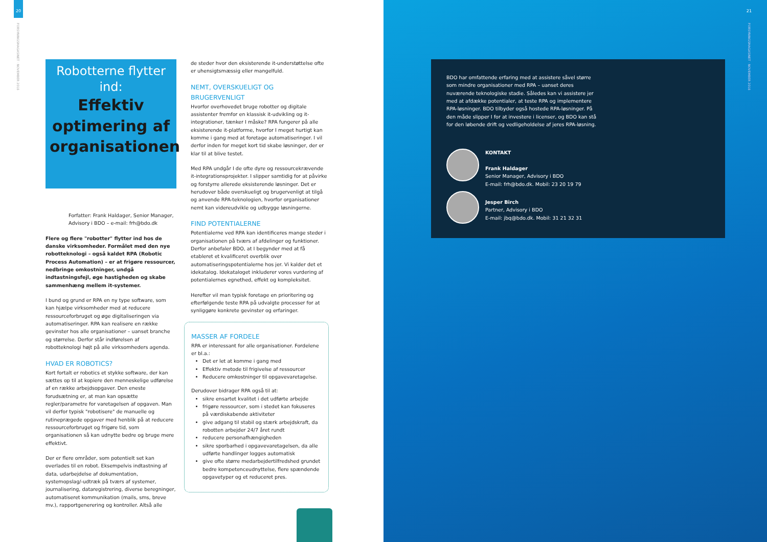20
FORSYNINGSMAGASINET · NOVEMBER 2018
Robotterne flytter ind:
Effektiv optimering af organisationen
Forfatter: Frank Haldager, Senior Manager, Advisory i BDO – e-mail: frh@bdo.dk
Flere og flere "robotter" flytter ind hos de danske virksomheder. Formålet med den nye robotteknologi – også kaldet RPA (Robotic Process Automation) – er at frigøre ressourcer, nedbringe omkostninger, undgå indtastningsfejl, øge hastigheden og skabe sammenhæng mellem it-systemer.
I bund og grund er RPA en ny type software, som kan hjælpe virksomheder med at reducere ressourceforbruget og øge digitaliseringen via automatiseringer. RPA kan realisere en række gevinster hos alle organisationer – uanset branche og størrelse. Derfor står indførelsen af robotteknologi højt på alle virksomheders agenda.
HVAD ER ROBOTICS?
Kort fortalt er robotics et stykke software, der kan sættes op til at kopiere den menneskelige udførelse af en række arbejdsopgaver. Den eneste forudsætning er, at man kan opsætte regler/parametre for varetagelsen af opgaven. Man vil derfor typisk "robotisere" de manuelle og rutineprægede opgaver med henblik på at reducere ressourceforbruget og frigøre tid, som organisationen så kan udnytte bedre og bruge mere effektivt.
Der er flere områder, som potentielt set kan overlades til en robot. Eksempelvis indtastning af data, udarbejdelse af dokumentation, systemopslag/-udtræk på tværs af systemer, journalisering, dataregistrering, diverse beregninger, automatiseret kommunikation (mails, sms, breve mv.), rapportgenerering og kontroller. Altså alle
de steder hvor den eksisterende it-understøttelse ofte er uhensigtsmæssig eller mangelfuld.
NEMT, OVERSKUELIGT OG BRUGERVENLIGT
Hvorfor overhovedet bruge robotter og digitale assistenter fremfor en klassisk it-udvikling og it-integrationer, tænker I måske? RPA fungerer på alle eksisterende it-platforme, hvorfor I meget hurtigt kan komme i gang med at foretage automatiseringer. I vil derfor inden for meget kort tid skabe løsninger, der er klar til at blive testet.
Med RPA undgår I de ofte dyre og ressourcekrævende it-integrationsprojekter. I slipper samtidig for at påvirke og forstyrre allerede eksisterende løsninger. Det er herudover både overskueligt og brugervenligt at tilgå og anvende RPA-teknologien, hvorfor organisationer nemt kan videreudvikle og udbygge løsningerne.
FIND POTENTIALERNE
Potentialerne ved RPA kan identificeres mange steder i organisationen på tværs af afdelinger og funktioner. Derfor anbefaler BDO, at I begynder med at få etableret et kvalificeret overblik over automatiseringspotentialerne hos jer. Vi kalder det et idekatalog. Idekataloget inkluderer vores vurdering af potentialernes egnethed, effekt og kompleksitet.
Herefter vil man typisk foretage en prioritering og efterfølgende teste RPA på udvalgte processer for at synliggøre konkrete gevinster og erfaringer.
MASSER AF FORDELE
RPA er interessant for alle organisationer. Fordelene er bl.a.:
Det er let at komme i gang med
Effektiv metode til frigivelse af ressourcer
Reducere omkostninger til opgavevaretagelse.
Derudover bidrager RPA også til at:
sikre ensartet kvalitet i det udførte arbejde
frigøre ressourcer, som i stedet kan fokuseres på værdiskabende aktiviteter
give adgang til stabil og stærk arbejdskraft, da robotten arbejder 24/7 året rundt
reducere personafhængigheden
sikre sporbarhed i opgavevaretagelsen, da alle udførte handlinger logges automatisk
give ofte større medarbejdertilfredshed grundet bedre kompetenceudnyttelse, flere spændende opgavetyper og et reduceret pres.
21
FORSYNINGSMAGASINET · NOVEMBER 2018
BDO har omfattende erfaring med at assistere såvel større som mindre organisationer med RPA – uanset deres nuværende teknologiske stadie. Således kan vi assistere jer med at afdække potentialer, at teste RPA og implementere RPA-løsninger. BDO tilbyder også hostede RPA-løsninger. På den måde slipper I for at investere i licenser, og BDO kan stå for den løbende drift og vedligeholdelse af jeres RPA-løsning.
KONTAKT
Frank Haldager
Senior Manager, Advisory i BDO
E-mail: frh@bdo.dk. Mobil: 23 20 19 79
Jesper Birch
Partner, Advisory i BDO
E-mail: jbq@bdo.dk. Mobil: 31 21 32 31